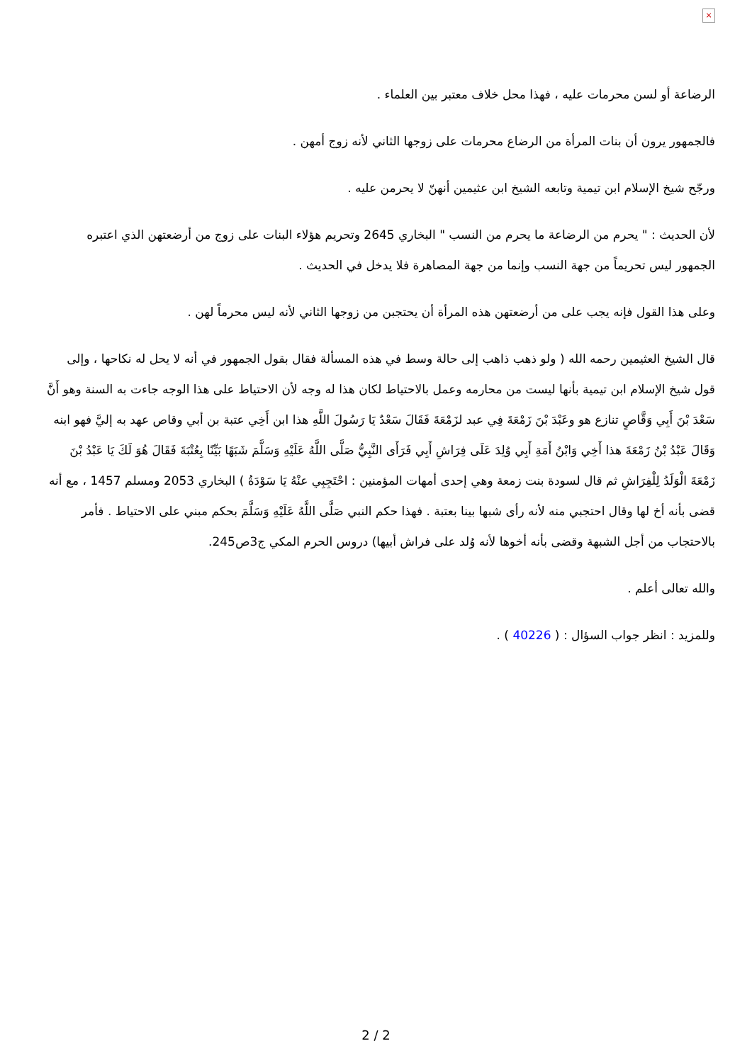×
الرضاعة أو لسن محرمات عليه ، فهذا محل خلاف معتبر بين العلماء .
فالجمهور يرون أن بنات المرأة من الرضاع محرمات على زوجها الثاني لأنه زوج أمهن .
ورجّح شيخ الإسلام ابن تيمية وتابعه الشيخ ابن عثيمين أنهنّ لا يحرمن عليه .
لأن الحديث : " يحرم من الرضاعة ما يحرم من النسب " البخاري 2645 وتحريم هؤلاء البنات على زوج من أرضعتهن الذي اعتبره الجمهور ليس تحريماً من جهة النسب وإنما من جهة المصاهرة فلا يدخل في الحديث .
وعلى هذا القول فإنه يجب على من أرضعتهن هذه المرأة أن يحتجبن من زوجها الثاني لأنه ليس محرماً لهن .
قال الشيخ العثيمين رحمه الله ( ولو ذهب ذاهب إلى حالة وسط في هذه المسألة فقال بقول الجمهور في أنه لا يحل له نكاحها ، وإلى قول شيخ الإسلام ابن تيمية بأنها ليست من محارمه وعمل بالاحتياط لكان هذا له وجه لأن الاحتياط على هذا الوجه جاءت به السنة وهو أَنَّ سَعْدَ بْنَ أَبِي وَقَّاصٍ تنازع هو وعَبْدَ بْنَ زَمْعَةَ فِي عبد لزَمْعَةَ فَقَالَ سَعْدٌ يَا رَسُولَ اللَّهِ هذا ابن أَخِي عتبة بن أبي وقاص عهد به إليَّ فهو ابنه وَقَالَ عَبْدُ بْنُ زَمْعَةَ هذا أَخِي وَابْنُ أَمَةِ أَبِي وُلِدَ عَلَى فِرَاشِ أَبِي فَرَأَى النَّبِيُّ صَلَّى اللَّهُ عَلَيْهِ وَسَلَّمَ شَبَهًا بَيِّنًا بِعُتْبَةَ فَقَالَ هُوَ لَكَ يَا عَبْدُ بْنَ زَمْعَةَ الْوَلَدُ لِلْفِرَاشِ ثم قال لسودة بنت زمعة وهي إحدى أمهات المؤمنين : احْتَجِبِي عنْهُ يَا سَوْدَةُ ) البخاري 2053 ومسلم 1457 ، مع أنه قضى بأنه أخ لها وقال احتجبي منه لأنه رأى شبها بينا بعتبة . فهذا حكم النبي صَلَّى اللَّهُ عَلَيْهِ وَسَلَّمَ بحكم مبني على الاحتياط . فأمر بالاحتجاب من أجل الشبهة وقضى بأنه أخوها لأنه وُلد على فراش أبيها) دروس الحرم المكي ج3ص245.
والله تعالى أعلم .
وللمزيد : انظر جواب السؤال : ( 40226 ) .
2 / 2